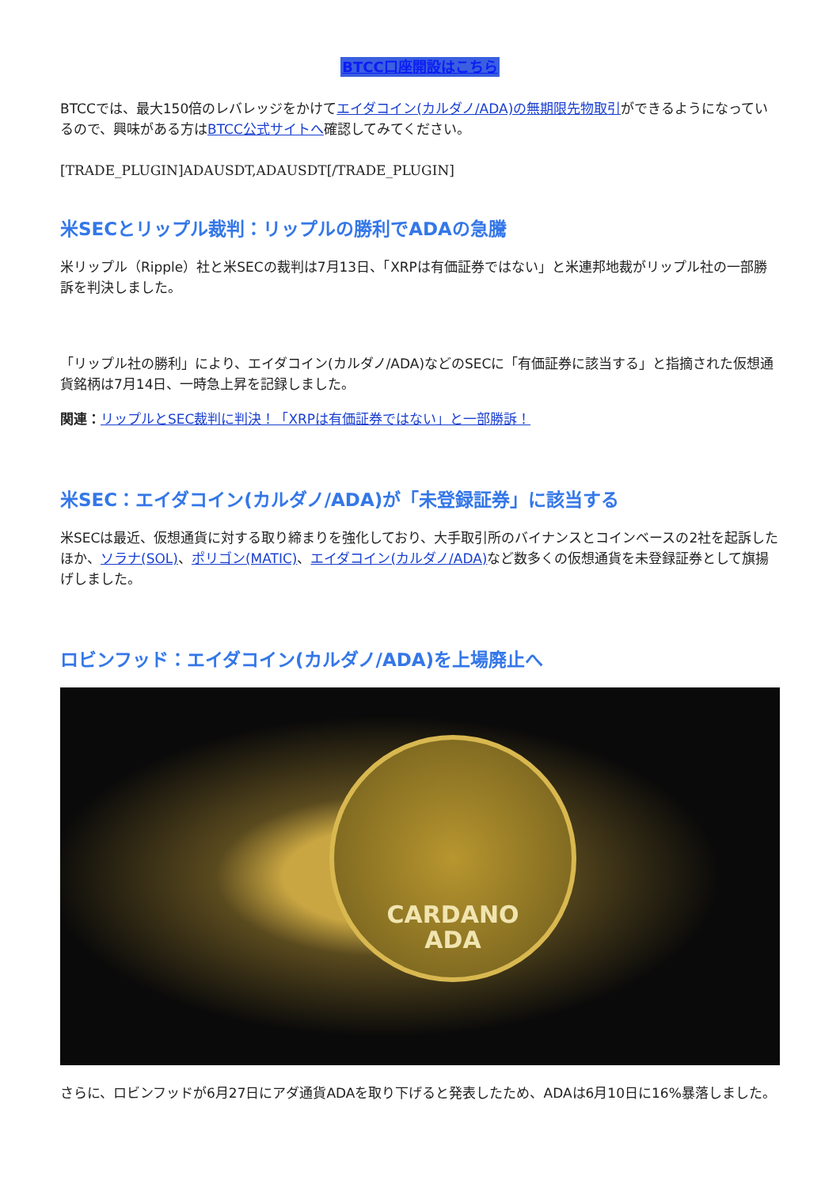BTCC口座開設はこちら
BTCCでは、最大150倍のレバレッジをかけてエイダコイン(カルダノ/ADA)の無期限先物取引ができるようになっているので、興味がある方はBTCC公式サイトへ確認してみてください。
[TRADE_PLUGIN]ADAUSDT,ADAUSDT[/TRADE_PLUGIN]
米SECとリップル裁判：リップルの勝利でADAの急騰
米リップル（Ripple）社と米SECの裁判は7月13日、「XRPは有価証券ではない」と米連邦地裁がリップル社の一部勝訴を判決しました。
「リップル社の勝利」により、エイダコイン(カルダノ/ADA)などのSECに「有価証券に該当する」と指摘された仮想通貨銘柄は7月14日、一時急上昇を記録しました。
関連：リップルとSEC裁判に判決！「XRPは有価証券ではない」と一部勝訴！
米SEC：エイダコイン(カルダノ/ADA)が「未登録証券」に該当する
米SECは最近、仮想通貨に対する取り締まりを強化しており、大手取引所のバイナンスとコインベースの2社を起訴したほか、ソラナ(SOL)、ポリゴン(MATIC)、エイダコイン(カルダノ/ADA) など数多くの仮想通貨を未登録証券として旗揚げしました。
ロビンフッド：エイダコイン(カルダノ/ADA)を上場廃止へ
CARDANO
ADA
さらに、ロビンフッドが6月27日にアダ通貨ADAを取り下げると発表したため、ADAは6月10日に16%暴落しました。